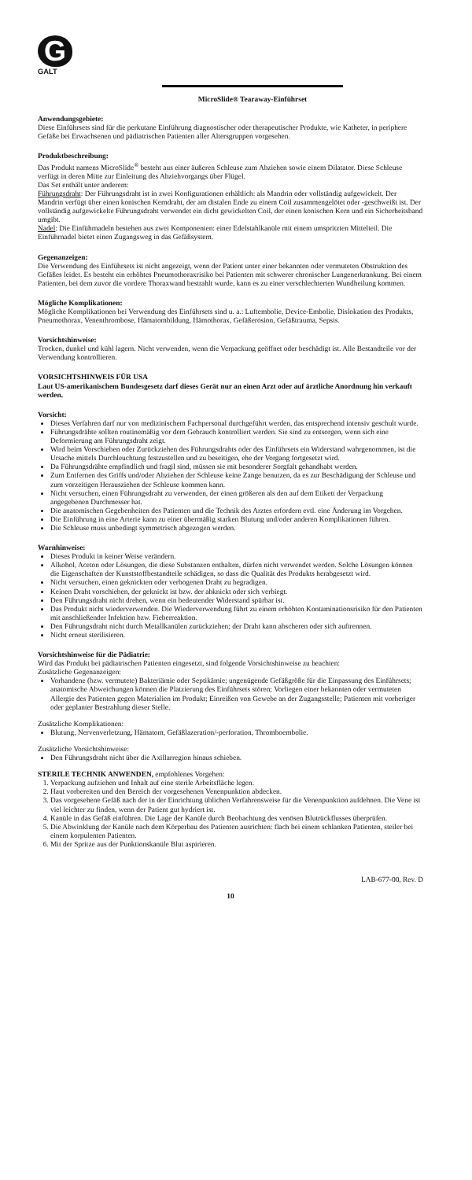G
GALT
MicroSlide® Tearaway-Einführset
Anwendungsgebiete:
Diese Einführsets sind für die perkutane Einführung diagnostischer oder therapeutischer Produkte, wie Katheter, in periphere Gefäße bei Erwachsenen und pädiatrischen Patienten aller Altersgruppen vorgesehen.
Produktbeschreibung:
Das Produkt namens MicroSlide<sup>®</sup> besteht aus einer äußeren Schleuse zum Abziehen sowie einem Dilatator. Diese Schleuse verfügt in deren Mitte zur Einleitung des Abziehvorgangs über Flügel.
Das Set enthält unter anderem:
Führungsdraht: Der Führungsdraht ist in zwei Konfigurationen erhältlich: als Mandrin oder vollständig aufgewickelt. Der Mandrin verfügt über einen konischen Kerndraht, der am distalen Ende zu einem Coil zusammengelötet oder -geschweißt ist. Der vollständig aufgewickelte Führungsdraht verwendet ein dicht gewickelten Coil, der einen konischen Kern und ein Sicherheitsband umgibt.
Nadel: Die Einführnadeln bestehen aus zwei Komponenten: einer Edelstahlkanüle mit einem umspritzten Mittelteil. Die Einführnadel bietet einen Zugangsweg in das Gefäßsystem.
Gegenanzeigen:
Die Verwendung des Einführsets ist nicht angezeigt, wenn der Patient unter einer bekannten oder vermuteten Obstruktion des Gefäßes leidet. Es besteht ein erhöhtes Pneumothoraxrisiko bei Patienten mit schwerer chronischer Lungenerkrankung. Bei einem Patienten, bei dem zuvor die vordere Thoraxwand bestrahlt wurde, kann es zu einer verschlechterten Wundheilung kommen.
Mögliche Komplikationen:
Mögliche Komplikationen bei Verwendung des Einführsets sind u. a.: Luftembolie, Device-Embolie, Dislokation des Produkts, Pneumothorax, Venenthrombose, Hämatombildung, Hämothorax, Gefäßerosion, Gefäßtrauma, Sepsis.
Vorsichtshinweise:
Trocken, dunkel und kühl lagern. Nicht verwenden, wenn die Verpackung geöffnet oder beschädigt ist. Alle Bestandteile vor der Verwendung kontrollieren.
VORSICHTSHINWEIS FÜR USA
Laut US-amerikanischem Bundesgesetz darf dieses Gerät nur an einen Arzt oder auf ärztliche Anordnung hin verkauft werden.
Vorsicht:
Dieses Verfahren darf nur von medizinischem Fachpersonal durchgeführt werden, das entsprechend intensiv geschult wurde.
Führungsdrähte sollten routinemäßig vor dem Gebrauch kontrolliert werden. Sie sind zu entsorgen, wenn sich eine Deformierung am Führungsdraht zeigt.
Wird beim Vorschieben oder Zurückziehen des Führungsdrahts oder des Einführsets ein Widerstand wahrgenommen, ist die Ursache mittels Durchleuchtung festzustellen und zu beseitigen, ehe der Vorgang fortgesetzt wird.
Da Führungsdrähte empfindlich und fragil sind, müssen sie mit besonderer Sorgfalt gehandhabt werden.
Zum Entfernen des Griffs und/oder Abziehen der Schleuse keine Zange benutzen, da es zur Beschädigung der Schleuse und zum vorzeitigen Herausziehen der Schleuse kommen kann.
Nicht versuchen, einen Führungsdraht zu verwenden, der einen größeren als den auf dem Etikett der Verpackung angegebenen Durchmesser hat.
Die anatomischen Gegebenheiten des Patienten und die Technik des Arztes erfordern evtl. eine Änderung im Vorgehen.
Die Einführung in eine Arterie kann zu einer übermäßig starken Blutung und/oder anderen Komplikationen führen.
Die Schleuse muss unbedingt symmetrisch abgezogen werden.
Warnhinweise:
Dieses Produkt in keiner Weise verändern.
Alkohol, Aceton oder Lösungen, die diese Substanzen enthalten, dürfen nicht verwendet werden. Solche Lösungen können die Eigenschaften der Kunststoffbestandteile schädigen, so dass die Qualität des Produkts herabgesetzt wird.
Nicht versuchen, einen geknickten oder verbogenen Draht zu begradigen.
Keinen Draht vorschieben, der geknickt ist bzw. der abknickt oder sich verbiegt.
Den Führungsdraht nicht drehen, wenn ein bedeutender Widerstand spürbar ist.
Das Produkt nicht wiederverwenden. Die Wiederverwendung führt zu einem erhöhten Kontaminationsrisiko für den Patienten mit anschließender Infektion bzw. Fieberreaktion.
Den Führungsdraht nicht durch Metallkanülen zurückziehen; der Draht kann abscheren oder sich auftrennen.
Nicht erneut sterilisieren.
Vorsichtshinweise für die Pädiatrie:
Wird das Produkt bei pädiatrischen Patienten eingesetzt, sind folgende Vorsichtshinweise zu beachten:
Zusätzliche Gegenanzeigen:
Vorhandene (bzw. vermutete) Bakteriämie oder Septikämie; ungenügende Gefäßgröße für die Einpassung des Einführsets; anatomische Abweichungen können die Platzierung des Einführsets stören; Vorliegen einer bekannten oder vermuteten Allergie des Patienten gegen Materialien im Produkt; Einreißen von Gewebe an der Zugangsstelle; Patienten mit vorheriger oder geplanter Bestrahlung dieser Stelle.
Zusätzliche Komplikationen:
Blutung, Nervenverletzung, Hämatom, Gefäßlazeration/-perforation, Thromboembolie.
Zusätzliche Vorsichtshinweise:
Den Führungsdraht nicht über die Axillarregion hinaus schieben.
STERILE TECHNIK ANWENDEN, empfohlenes Vorgehen:
1. Verpackung aufziehen und Inhalt auf eine sterile Arbeitsfläche legen.
2. Haut vorbereiten und den Bereich der vorgesehenen Venenpunktion abdecken.
3. Das vorgesehene Gefäß nach der in der Einrichtung üblichen Verfahrensweise für die Venenpunktion aufdehnen. Die Vene ist viel leichter zu finden, wenn der Patient gut hydriert ist.
4. Kanüle in das Gefäß einführen. Die Lage der Kanüle durch Beobachtung des venösen Blutrückflusses überprüfen.
5. Die Abwinklung der Kanüle nach dem Körperbau des Patienten ausrichten: flach bei einem schlanken Patienten, steiler bei einem korpulenten Patienten.
6. Mit der Spritze aus der Punktionskanüle Blut aspirieren.
LAB-677-00, Rev. D
10